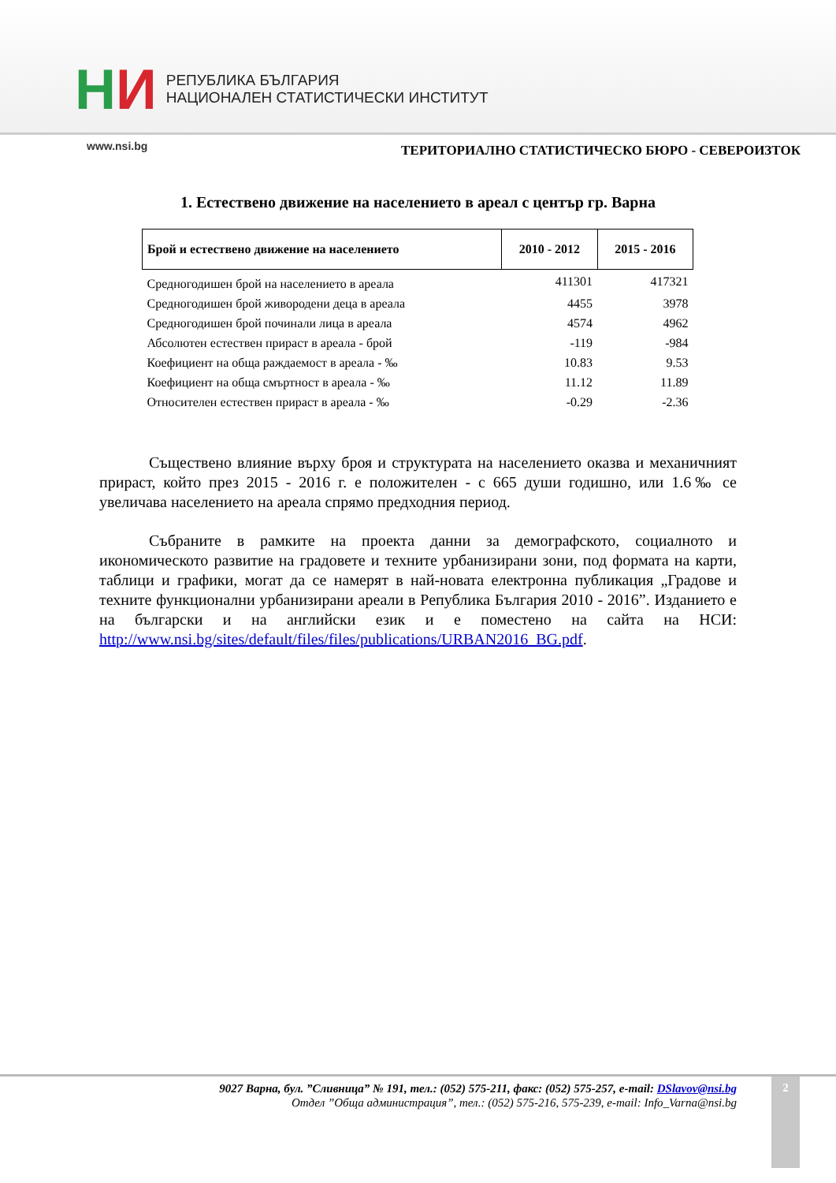НИ
РЕПУБЛИКА БЪЛГАРИЯ
НАЦИОНАЛЕН СТАТИСТИЧЕСКИ ИНСТИТУТ
www.nsi.bg ТЕРИТОРИАЛНО СТАТИСТИЧЕСКО БЮРО - СЕВЕРОИЗТОК
1. Естествено движение на населението в ареал с център гр. Варна
| Брой и естествено движение на населението | 2010 - 2012 | 2015 - 2016 |
| --- | --- | --- |
| Средногодишен брой на населението в ареала | 411301 | 417321 |
| Средногодишен брой живородени деца в ареала | 4455 | 3978 |
| Средногодишен брой починали лица в ареала | 4574 | 4962 |
| Абсолютен естествен прираст в ареала - брой | -119 | -984 |
| Коефициент на обща раждаемост в ареала - ‰ | 10.83 | 9.53 |
| Коефициент на обща смъртност в ареала - ‰ | 11.12 | 11.89 |
| Относителен естествен прираст в ареала - ‰ | -0.29 | -2.36 |
Съществено влияние върху броя и структурата на населението оказва и механичният прираст, който през 2015 - 2016 г. е положителен - с 665 души годишно, или 1.6‰ се увеличава населението на ареала спрямо предходния период.
Събраните в рамките на проекта данни за демографското, социалното и икономическото развитие на градовете и техните урбанизирани зони, под формата на карти, таблици и графики, могат да се намерят в най-новата електронна публикация „Градове и техните функционални урбанизирани ареали в Република България 2010 - 2016”. Изданието е на български и на английски език и е поместено на сайта на НСИ: http://www.nsi.bg/sites/default/files/files/publications/URBAN2016_BG.pdf.
9027 Варна, бул. ”Сливница” № 191, тел.: (052) 575-211, факс: (052) 575-257, e-mail: DSlavov@nsi.bg
Отдел ”Обща администрация”, тел.: (052) 575-216, 575-239, e-mail: Info_Varna@nsi.bg
2